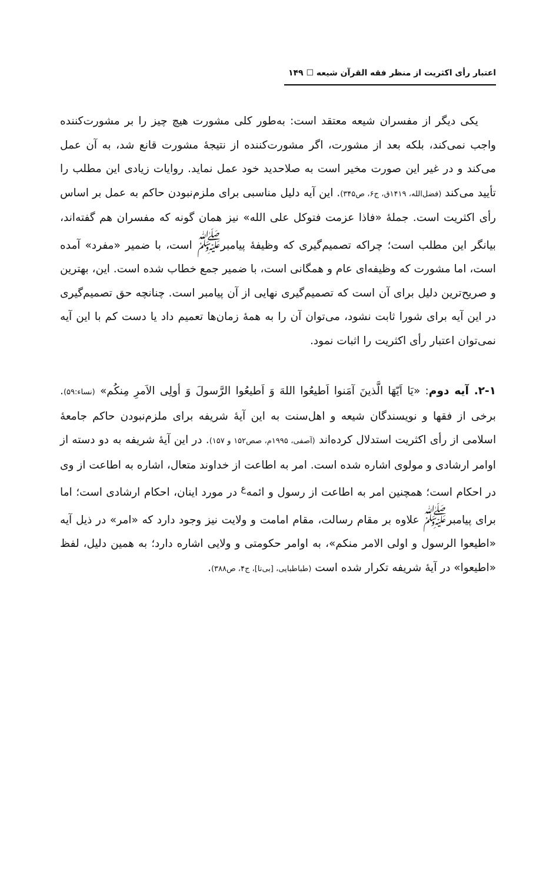اعتبار رأی اکثریت از منظر فقه القرآن شیعه ☐ ۱۴۹
یکی دیگر از مفسران شیعه معتقد است: به‌طور کلی مشورت هیچ چیز را بر مشورت‌کننده واجب نمی‌کند، بلکه بعد از مشورت، اگر مشورت‌کننده از نتیجهٔ مشورت قانع شد، به آن عمل می‌کند و در غیر این صورت مخیر است به صلاحدید خود عمل نماید. روایات زیادی این مطلب را تأیید می‌کند (فضل‌الله، ۱۴۱۹ق، ج۶، ص۳۴۵). این آیه دلیل مناسبی برای ملزم‌نبودن حاکم به عمل بر اساس رأی اکثریت است. جملهٔ «فاذا عزمت فتوکل علی الله» نیز همان گونه که مفسران هم گفته‌اند، بیانگر این مطلب است؛ چراکه تصمیم‌گیری که وظیفهٔ پیامبر<sup>ﷺ</sup> است، با ضمیر «مفرد» آمده است، اما مشورت که وظیفه‌ای عام و همگانی است، با ضمیر جمع خطاب شده است. این، بهترین و صریح‌ترین دلیل برای آن است که تصمیم‌گیری نهایی از آن پیامبر است. چنانچه حق تصمیم‌گیری در این آیه برای شورا ثابت نشود، می‌توان آن را به همهٔ زمان‌ها تعمیم داد یا دست کم با این آیه نمی‌توان اعتبار رأی اکثریت را اثبات نمود.
۲-۱. آیه دوم: «یَا اَیّهَا الَّذینَ آمَنوا اَطیعُوا اللهَ وَ اَطیعُوا الرَّسولَ وَ أولِی الاَمرِ مِنکُم» (نساء:۵۹). برخی از فقها و نویسندگان شیعه و اهل‌سنت به این آیهٔ شریفه برای ملزم‌نبودن حاکم جامعهٔ اسلامی از رأی اکثریت استدلال کرده‌اند (آصفی، ۱۹۹۵م، صص۱۵۲ و ۱۵۷). در این آیهٔ شریفه به دو دسته از اوامر ارشادی و مولوی اشاره شده است. امر به اطاعت از خداوند متعال، اشاره به اطاعت از وی در احکام است؛ همچنین امر به اطاعت از رسول و ائمه<sup>ﻉ</sup> در مورد اینان، احکام ارشادی است؛ اما برای پیامبر<sup>ﷺ</sup> علاوه بر مقام رسالت، مقام امامت و ولایت نیز وجود دارد که «امر» در ذیل آیه «اطیعوا الرسول و اولی الامر منکم»، به اوامر حکومتی و ولایی اشاره دارد؛ به همین دلیل، لفظ «اطیعوا» در آیهٔ شریفه تکرار شده است (طباطبایی، [بی‌تا]، ج۴، ص۳۸۸).